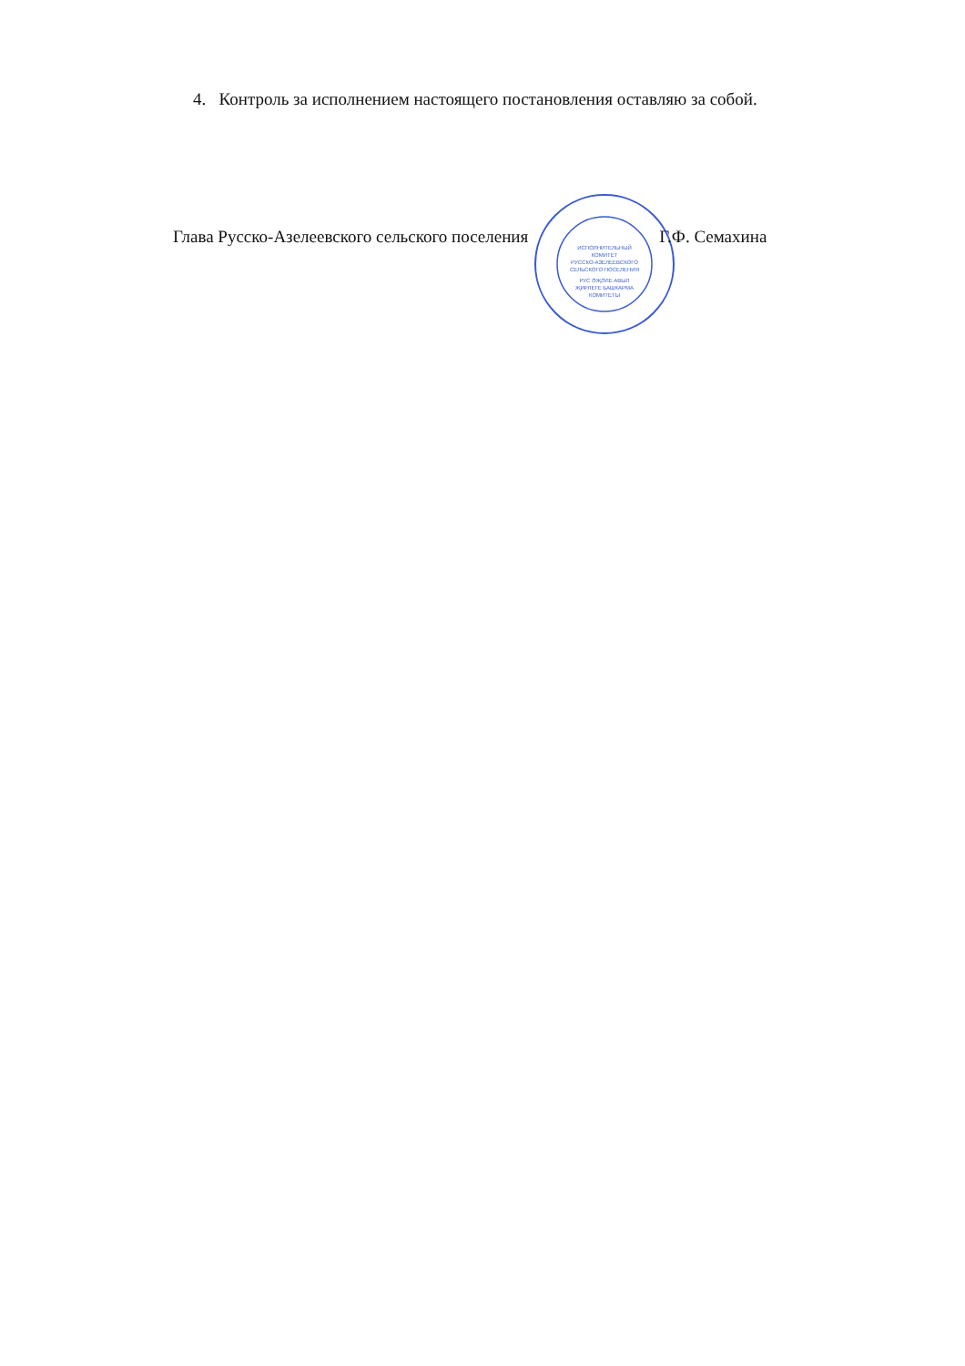4. Контроль за исполнением настоящего постановления оставляю за собой.
Глава Русско-Азелеевского сельского поселения
ИСПОЛНИТЕЛЬНЫЙ
КОМИТЕТ
РУССКО-АЗЕЛЕЕВСКОГО
СЕЛЬСКОГО ПОСЕЛЕНИЯ
РУС ӘҖӘЛЕ АВЫЛ
ҖИРЛЕГЕ БАШКАРМА
КОМИТЕТЫ
Г.Ф. Семахина